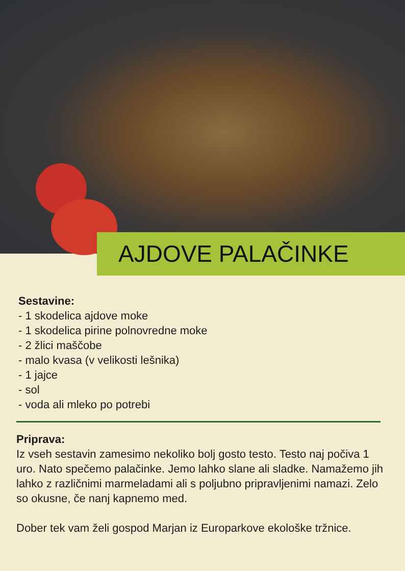AJDOVE PALAČINKE
Sestavine:
- 1 skodelica ajdove moke
- 1 skodelica pirine polnovredne moke
- 2 žlici maščobe
- malo kvasa (v velikosti lešnika)
- 1 jajce
- sol
- voda ali mleko po potrebi
Priprava:
Iz vseh sestavin zamesimo nekoliko bolj gosto testo. Testo naj počiva 1 uro. Nato spečemo palačinke. Jemo lahko slane ali sladke. Namažemo jih lahko z različnimi marmeladami ali s poljubno pripravljenimi namazi. Zelo so okusne, če nanj kapnemo med.
Dober tek vam želi gospod Marjan iz Europarkove ekološke tržnice.